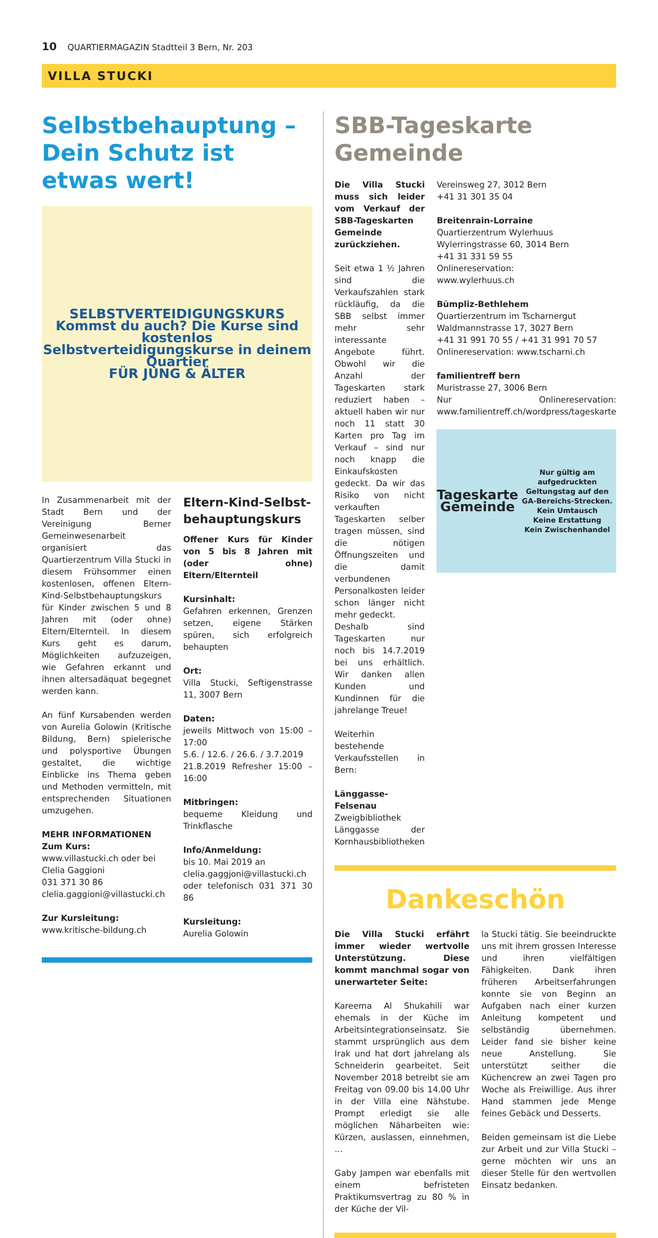10 QUARTIERMAGAZIN Stadtteil 3 Bern, Nr. 203
VILLA STUCKI
Selbstbehauptung – Dein Schutz ist etwas wert!
SELBSTVERTEIDIGUNGSKURS
Kommst du auch? Die Kurse sind kostenlos
Selbstverteidigungskurse in deinem Quartier
FÜR JUNG & ÄLTER
In Zusammenarbeit mit der Stadt Bern und der Vereinigung Berner Gemeinwesenarbeit organisiert das Quartierzentrum Villa Stucki in diesem Frühsommer einen kostenlosen, offenen Eltern-Kind-Selbstbehauptungskurs für Kinder zwischen 5 und 8 Jahren mit (oder ohne) Eltern/Elternteil. In diesem Kurs geht es darum, Möglichkeiten aufzuzeigen, wie Gefahren erkannt und ihnen altersadäquat begegnet werden kann.
An fünf Kursabenden werden von Aurelia Golowin (Kritische Bildung, Bern) spielerische und polysportive Übungen gestaltet, die wichtige Einblicke ins Thema geben und Methoden vermitteln, mit entsprechenden Situationen umzugehen.
MEHR INFORMATIONEN
Zum Kurs:
www.villastucki.ch oder bei
Clelia Gaggioni
031 371 30 86
clelia.gaggioni@villastucki.ch
Zur Kursleitung:
www.kritische-bildung.ch
Eltern-Kind-Selbst­behauptungskurs
Offener Kurs für Kinder von 5 bis 8 Jahren mit (oder ohne) Eltern/Elternteil
Kursinhalt:
Gefahren erkennen, Grenzen setzen, eigene Stärken spüren, sich erfolgreich behaupten
Ort:
Villa Stucki, Seftigenstrasse 11, 3007 Bern
Daten:
jeweils Mittwoch von 15:00 – 17:00
5.6. / 12.6. / 26.6. / 3.7.2019
21.8.2019 Refresher 15:00 – 16:00
Mitbringen:
bequeme Kleidung und Trinkflasche
Info/Anmeldung:
bis 10. Mai 2019 an
clelia.gaggjoni@villastucki.ch
oder telefonisch 031 371 30 86
Kursleitung:
Aurelia Golowin
SBB-Tageskarte Gemeinde
Die Villa Stucki muss sich leider vom Verkauf der SBB-Tageskarten Gemeinde zurückziehen.
Seit etwa 1 ½ Jahren sind die Verkaufszahlen stark rückläufig, da die SBB selbst immer mehr sehr interessante Angebote führt. Obwohl wir die Anzahl der Tageskarten stark reduziert haben – aktuell haben wir nur noch 11 statt 30 Karten pro Tag im Verkauf – sind nur noch knapp die Einkaufskosten gedeckt. Da wir das Risiko von nicht verkauften Tageskarten selber tragen müssen, sind die nötigen Öffnungszeiten und die damit verbundenen Personalkosten leider schon länger nicht mehr gedeckt.
Deshalb sind Tageskarten nur noch bis 14.7.2019 bei uns erhältlich. Wir danken allen Kunden und Kundinnen für die jahrelange Treue!
Weiterhin bestehende Verkaufsstellen in Bern:
Länggasse-Felsenau
Zweigbibliothek Länggasse der Kornhausbibliotheken
Vereinsweg 27, 3012 Bern
+41 31 301 35 04
Breitenrain-Lorraine
Quartierzentrum Wylerhuus
Wylerringstrasse 60, 3014 Bern
+41 31 331 59 55
Onlinereservation:
www.wylerhuus.ch
Bümpliz-Bethlehem
Quartierzentrum im Tscharnergut
Waldmannstrasse 17, 3027 Bern
+41 31 991 70 55 / +41 31 991 70 57
Onlinereservation: www.tscharni.ch
familientreff bern
Muristrasse 27, 3006 Bern
Nur Onlinereservation: www.familientreff.ch/wordpress/tageskarte
Tageskarte Gemeinde
Nur gültig am aufgedruckten Geltungstag auf den GA-Bereichs-Strecken.
Kein Umtausch
Keine Erstattung
Kein Zwischenhandel
Dankeschön
Die Villa Stucki erfährt immer wieder wertvolle Unterstützung. Diese kommt manchmal sogar von unerwarteter Seite:
Kareema Al Shukahili war ehemals in der Küche im Arbeitsintegrationseinsatz. Sie stammt ursprünglich aus dem Irak und hat dort jahrelang als Schneiderin gearbeitet. Seit November 2018 betreibt sie am Freitag von 09.00 bis 14.00 Uhr in der Villa eine Nähstube. Prompt erledigt sie alle möglichen Näharbeiten wie: Kürzen, auslassen, einnehmen, …
Gaby Jampen war ebenfalls mit einem befristeten Praktikumsvertrag zu 80 % in der Küche der Vil-
la Stucki tätig. Sie beeindruckte uns mit ihrem grossen Interesse und ihren vielfältigen Fähigkeiten. Dank ihren früheren Arbeitserfahrungen konnte sie von Beginn an Aufgaben nach einer kurzen Anleitung kompetent und selbständig übernehmen. Leider fand sie bisher keine neue Anstellung. Sie unterstützt seither die Küchencrew an zwei Tagen pro Woche als Freiwillige. Aus ihrer Hand stammen jede Menge feines Gebäck und Desserts.
Beiden gemeinsam ist die Liebe zur Arbeit und zur Villa Stucki – gerne möchten wir uns an dieser Stelle für den wertvollen Einsatz bedanken.